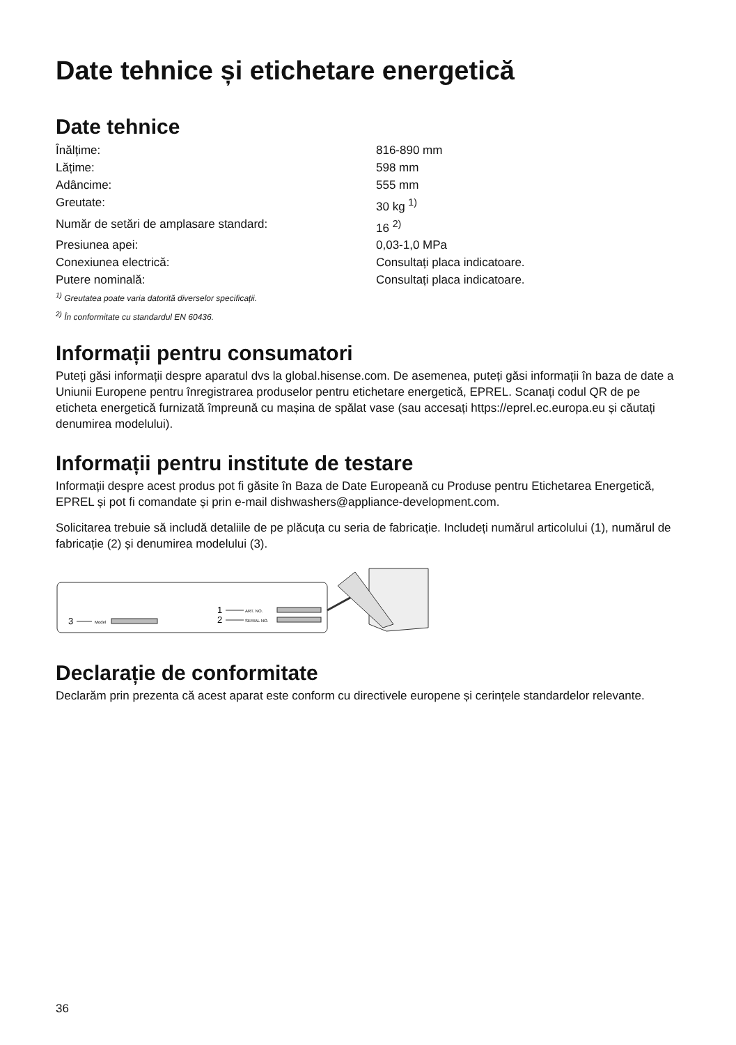Date tehnice și etichetare energetică
Date tehnice
| Înălțime: | 816-890 mm |
| Lățime: | 598 mm |
| Adâncime: | 555 mm |
| Greutate: | 30 kg <sup>1)</sup> |
| Număr de setări de amplasare standard: | 16 <sup>2)</sup> |
| Presiunea apei: | 0,03-1,0 MPa |
| Conexiunea electrică: | Consultați placa indicatoare. |
| Putere nominală: | Consultați placa indicatoare. |
<sup>1)</sup> Greutatea poate varia datorită diverselor specificații.
<sup>2)</sup> În conformitate cu standardul EN 60436.
Informații pentru consumatori
Puteți găsi informații despre aparatul dvs la global.hisense.com. De asemenea, puteți găsi informații în baza de date a Uniunii Europene pentru înregistrarea produselor pentru etichetare energetică, EPREL. Scanați codul QR de pe eticheta energetică furnizată împreună cu mașina de spălat vase (sau accesați https://eprel.ec.europa.eu și căutați denumirea modelului).
Informații pentru institute de testare
Informații despre acest produs pot fi găsite în Baza de Date Europeană cu Produse pentru Etichetarea Energetică, EPREL și pot fi comandate și prin e-mail dishwashers@appliance-development.com.
Solicitarea trebuie să includă detaliile de pe plăcuța cu seria de fabricație. Includeți numărul articolului (1), numărul de fabricație (2) și denumirea modelului (3).
3
Model
1
ART. NO.
2
SERIAL NO.
Declarație de conformitate
Declarăm prin prezenta că acest aparat este conform cu directivele europene și cerințele standardelor relevante.
36